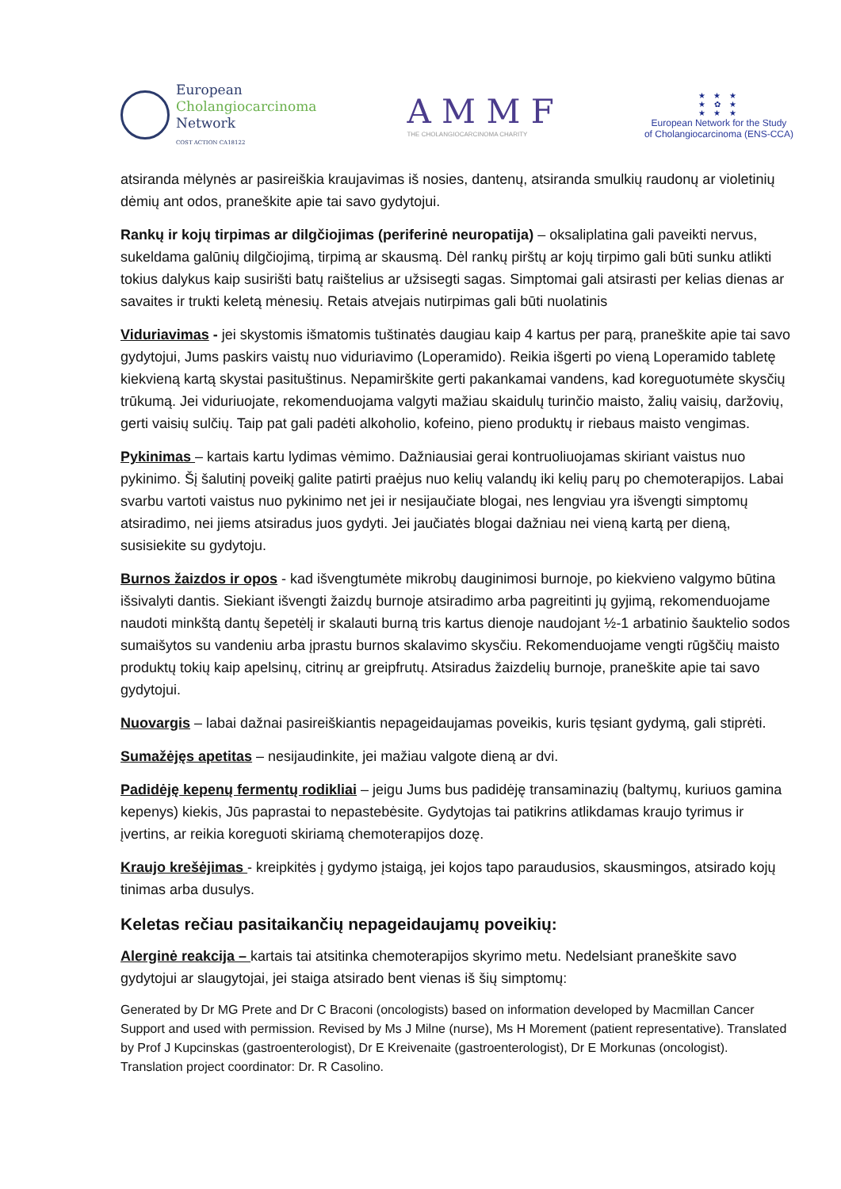European
Cholangiocarcinoma
Network
COST ACTION CA18122
A M M F
THE CHOLANGIOCARCINOMA CHARITY
★ ★ ★
★ ✿ ★
★ ★ ★
European Network for the Study
of Cholangiocarcinoma (ENS-CCA)
atsiranda mėlynės ar pasireiškia kraujavimas iš nosies, dantenų, atsiranda smulkių raudonų ar violetinių dėmių ant odos, praneškite apie tai savo gydytojui.
Rankų ir kojų tirpimas ar dilgčiojimas (periferinė neuropatija) – oksaliplatina gali paveikti nervus, sukeldama galūnių dilgčiojimą, tirpimą ar skausmą. Dėl rankų pirštų ar kojų tirpimo gali būti sunku atlikti tokius dalykus kaip susirišti batų raištelius ar užsisegti sagas. Simptomai gali atsirasti per kelias dienas ar savaites ir trukti keletą mėnesių. Retais atvejais nutirpimas gali būti nuolatinis
Viduriavimas - jei skystomis išmatomis tuštinatės daugiau kaip 4 kartus per parą, praneškite apie tai savo gydytojui, Jums paskirs vaistų nuo viduriavimo (Loperamido). Reikia išgerti po vieną Loperamido tabletę kiekvieną kartą skystai pasituštinus. Nepamirškite gerti pakankamai vandens, kad koreguotumėte skysčių trūkumą. Jei viduriuojate, rekomenduojama valgyti mažiau skaidulų turinčio maisto, žalių vaisių, daržovių, gerti vaisių sulčių. Taip pat gali padėti alkoholio, kofeino, pieno produktų ir riebaus maisto vengimas.
Pykinimas – kartais kartu lydimas vėmimo. Dažniausiai gerai kontruoliuojamas skiriant vaistus nuo pykinimo. Šį šalutinį poveikį galite patirti praėjus nuo kelių valandų iki kelių parų po chemoterapijos. Labai svarbu vartoti vaistus nuo pykinimo net jei ir nesijaučiate blogai, nes lengviau yra išvengti simptomų atsiradimo, nei jiems atsiradus juos gydyti. Jei jaučiatės blogai dažniau nei vieną kartą per dieną, susisiekite su gydytoju.
Burnos žaizdos ir opos - kad išvengtumėte mikrobų dauginimosi burnoje, po kiekvieno valgymo būtina išsivalyti dantis. Siekiant išvengti žaizdų burnoje atsiradimo arba pagreitinti jų gyjimą, rekomenduojame naudoti minkštą dantų šepetėlį ir skalauti burną tris kartus dienoje naudojant ½-1 arbatinio šauktelio sodos sumaišytos su vandeniu arba įprastu burnos skalavimo skysčiu. Rekomenduojame vengti rūgščių maisto produktų tokių kaip apelsinų, citrinų ar greipfrutų. Atsiradus žaizdelių burnoje, praneškite apie tai savo gydytojui.
Nuovargis – labai dažnai pasireiškiantis nepageidaujamas poveikis, kuris tęsiant gydymą, gali stiprėti.
Sumažėjęs apetitas – nesijaudinkite, jei mažiau valgote dieną ar dvi.
Padidėję kepenų fermentų rodikliai – jeigu Jums bus padidėję transaminazių (baltymų, kuriuos gamina kepenys) kiekis, Jūs paprastai to nepastebėsite. Gydytojas tai patikrins atlikdamas kraujo tyrimus ir įvertins, ar reikia koreguoti skiriamą chemoterapijos dozę.
Kraujo krešėjimas - kreipkitės į gydymo įstaigą, jei kojos tapo paraudusios, skausmingos, atsirado kojų tinimas arba dusulys.
Keletas rečiau pasitaikančių nepageidaujamų poveikių:
Alerginė reakcija – kartais tai atsitinka chemoterapijos skyrimo metu. Nedelsiant praneškite savo gydytojui ar slaugytojai, jei staiga atsirado bent vienas iš šių simptomų:
Generated by Dr MG Prete and Dr C Braconi (oncologists) based on information developed by Macmillan Cancer Support and used with permission. Revised by Ms J Milne (nurse), Ms H Morement (patient representative). Translated by Prof J Kupcinskas (gastroenterologist), Dr E Kreivenaite (gastroenterologist), Dr E Morkunas (oncologist). Translation project coordinator: Dr. R Casolino.